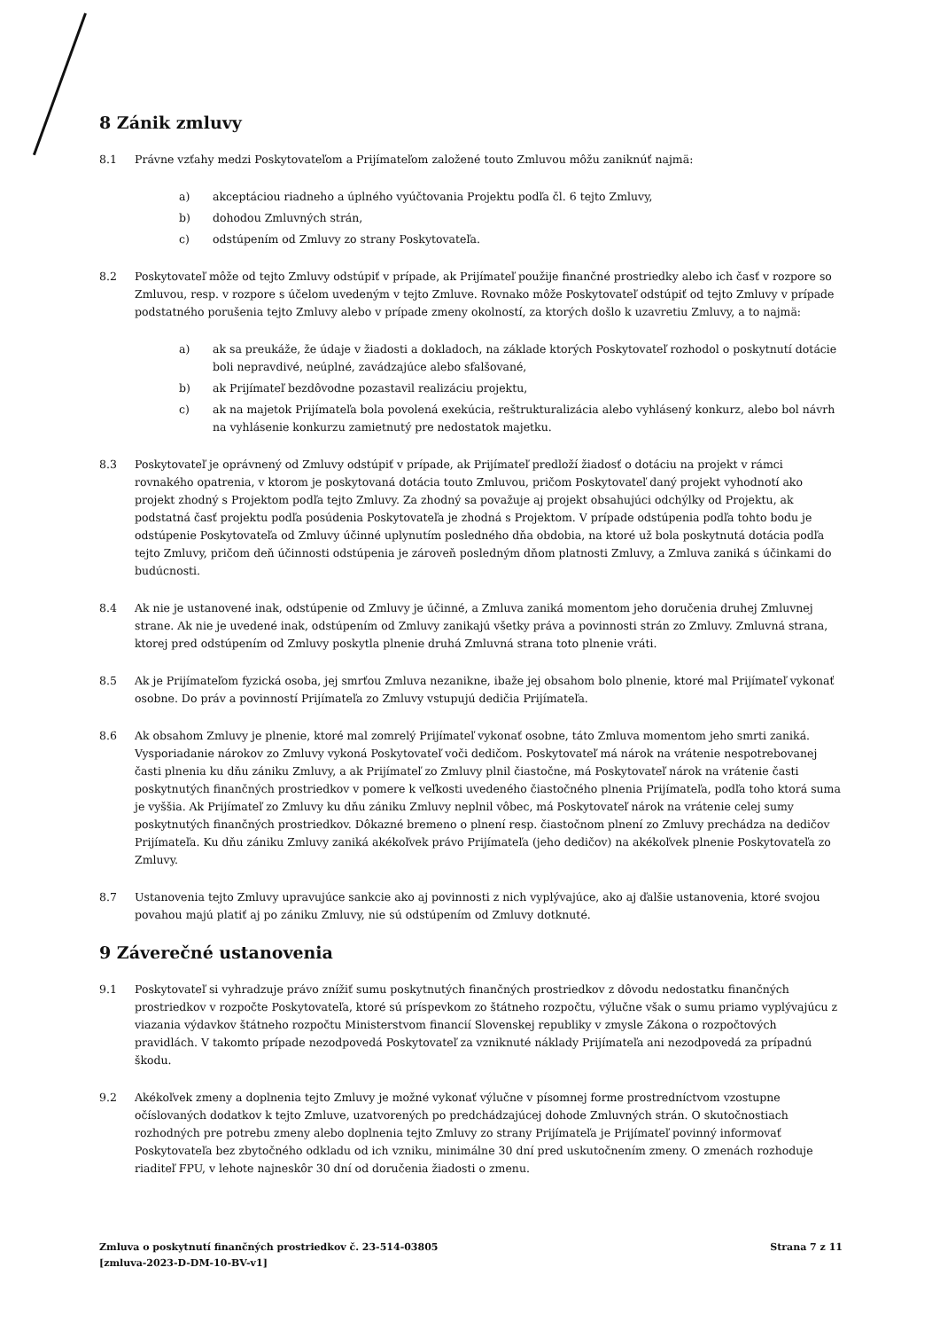8 Zánik zmluvy
8.1 Právne vzťahy medzi Poskytovateľom a Prijímateľom založené touto Zmluvou môžu zaniknúť najmä:
a) akceptáciou riadneho a úplného vyúčtovania Projektu podľa čl. 6 tejto Zmluvy,
b) dohodou Zmluvných strán,
c) odstúpením od Zmluvy zo strany Poskytovateľa.
8.2 Poskytovateľ môže od tejto Zmluvy odstúpiť v prípade, ak Prijímateľ použije finančné prostriedky alebo ich časť v rozpore so Zmluvou, resp. v rozpore s účelom uvedeným v tejto Zmluve. Rovnako môže Poskytovateľ odstúpiť od tejto Zmluvy v prípade podstatného porušenia tejto Zmluvy alebo v prípade zmeny okolností, za ktorých došlo k uzavretiu Zmluvy, a to najmä:
a) ak sa preukáže, že údaje v žiadosti a dokladoch, na základe ktorých Poskytovateľ rozhodol o poskytnutí dotácie boli nepravdivé, neúplné, zavádzajúce alebo sfalšované,
b) ak Prijímateľ bezdôvodne pozastavil realizáciu projektu,
c) ak na majetok Prijímateľa bola povolená exekúcia, reštrukturalizácia alebo vyhlásený konkurz, alebo bol návrh na vyhlásenie konkurzu zamietnutý pre nedostatok majetku.
8.3 Poskytovateľ je oprávnený od Zmluvy odstúpiť v prípade, ak Prijímateľ predloží žiadosť o dotáciu na projekt v rámci rovnakého opatrenia, v ktorom je poskytovaná dotácia touto Zmluvou, pričom Poskytovateľ daný projekt vyhodnotí ako projekt zhodný s Projektom podľa tejto Zmluvy. Za zhodný sa považuje aj projekt obsahujúci odchýlky od Projektu, ak podstatná časť projektu podľa posúdenia Poskytovateľa je zhodná s Projektom. V prípade odstúpenia podľa tohto bodu je odstúpenie Poskytovateľa od Zmluvy účinné uplynutím posledného dňa obdobia, na ktoré už bola poskytnutá dotácia podľa tejto Zmluvy, pričom deň účinnosti odstúpenia je zároveň posledným dňom platnosti Zmluvy, a Zmluva zaniká s účinkami do budúcnosti.
8.4 Ak nie je ustanovené inak, odstúpenie od Zmluvy je účinné, a Zmluva zaniká momentom jeho doručenia druhej Zmluvnej strane. Ak nie je uvedené inak, odstúpením od Zmluvy zanikajú všetky práva a povinnosti strán zo Zmluvy. Zmluvná strana, ktorej pred odstúpením od Zmluvy poskytla plnenie druhá Zmluvná strana toto plnenie vráti.
8.5 Ak je Prijímateľom fyzická osoba, jej smrťou Zmluva nezanikne, ibaže jej obsahom bolo plnenie, ktoré mal Prijímateľ vykonať osobne. Do práv a povinností Prijímateľa zo Zmluvy vstupujú dedičia Prijímateľa.
8.6 Ak obsahom Zmluvy je plnenie, ktoré mal zomrelý Prijímateľ vykonať osobne, táto Zmluva momentom jeho smrti zaniká. Vysporiadanie nárokov zo Zmluvy vykoná Poskytovateľ voči dedičom. Poskytovateľ má nárok na vrátenie nespotrebovanej časti plnenia ku dňu zániku Zmluvy, a ak Prijímateľ zo Zmluvy plnil čiastočne, má Poskytovateľ nárok na vrátenie časti poskytnutých finančných prostriedkov v pomere k veľkosti uvedeného čiastočného plnenia Prijímateľa, podľa toho ktorá suma je vyššia. Ak Prijímateľ zo Zmluvy ku dňu zániku Zmluvy neplnil vôbec, má Poskytovateľ nárok na vrátenie celej sumy poskytnutých finančných prostriedkov. Dôkazné bremeno o plnení resp. čiastočnom plnení zo Zmluvy prechádza na dedičov Prijímateľa. Ku dňu zániku Zmluvy zaniká akékoľvek právo Prijímateľa (jeho dedičov) na akékoľvek plnenie Poskytovateľa zo Zmluvy.
8.7 Ustanovenia tejto Zmluvy upravujúce sankcie ako aj povinnosti z nich vyplývajúce, ako aj ďalšie ustanovenia, ktoré svojou povahou majú platiť aj po zániku Zmluvy, nie sú odstúpením od Zmluvy dotknuté.
9 Záverečné ustanovenia
9.1 Poskytovateľ si vyhradzuje právo znížiť sumu poskytnutých finančných prostriedkov z dôvodu nedostatku finančných prostriedkov v rozpočte Poskytovateľa, ktoré sú príspevkom zo štátneho rozpočtu, výlučne však o sumu priamo vyplývajúcu z viazania výdavkov štátneho rozpočtu Ministerstvom financií Slovenskej republiky v zmysle Zákona o rozpočtových pravidlách. V takomto prípade nezodpovedá Poskytovateľ za vzniknuté náklady Prijímateľa ani nezodpovedá za prípadnú škodu.
9.2 Akékoľvek zmeny a doplnenia tejto Zmluvy je možné vykonať výlučne v písomnej forme prostredníctvom vzostupne očíslovaných dodatkov k tejto Zmluve, uzatvorených po predchádzajúcej dohode Zmluvných strán. O skutočnostiach rozhodných pre potrebu zmeny alebo doplnenia tejto Zmluvy zo strany Prijímateľa je Prijímateľ povinný informovať Poskytovateľa bez zbytočného odkladu od ich vzniku, minimálne 30 dní pred uskutočnením zmeny. O zmenách rozhoduje riaditeľ FPU, v lehote najneskôr 30 dní od doručenia žiadosti o zmenu.
Zmluva o poskytnutí finančných prostriedkov č. 23-514-03805
[zmluva-2023-D-DM-10-BV-v1]
Strana 7 z 11